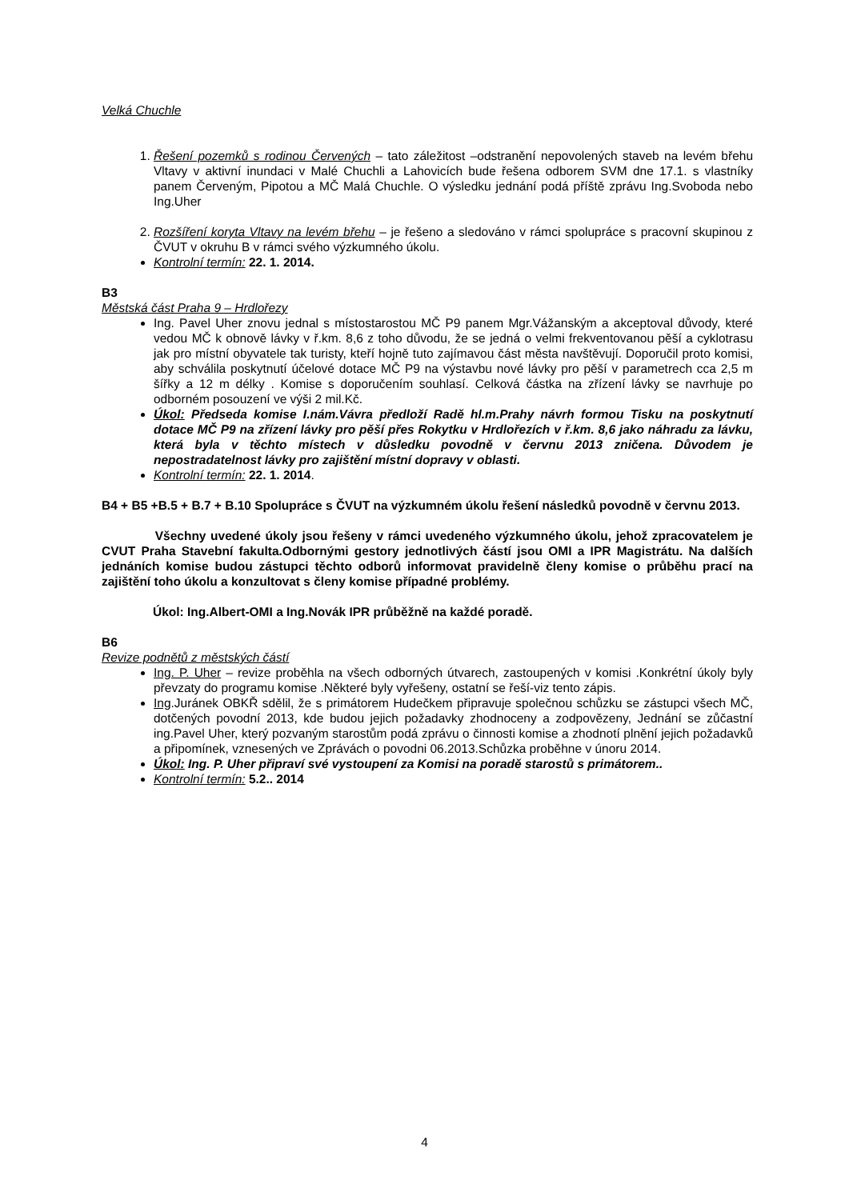Velká Chuchle
1. Řešení pozemků s rodinou Červených – tato záležitost –odstranění nepovolených staveb na levém břehu Vltavy v aktivní inundaci v Malé Chuchli a Lahovicích bude řešena odborem SVM dne 17.1. s vlastníky panem Červeným, Pipotou a MČ Malá Chuchle. O výsledku jednání podá příště zprávu Ing.Svoboda nebo Ing.Uher
2. Rozšíření koryta Vltavy na levém břehu – je řešeno a sledováno v rámci spolupráce s pracovní skupinou z ČVUT v okruhu B v rámci svého výzkumného úkolu.
Kontrolní termín: 22. 1. 2014.
B3
Městská část Praha 9 – Hrdlořezy
Ing. Pavel Uher znovu jednal s místostarostou MČ P9 panem Mgr.Vážanským a akceptoval důvody, které vedou MČ k obnově lávky v ř.km. 8,6 z toho důvodu, že se jedná o velmi frekventovanou pěší a cyklotrasu jak pro místní obyvatele tak turisty, kteří hojně tuto zajímavou část města navštěvují. Doporučil proto komisi, aby schválila poskytnutí účelové dotace MČ P9 na výstavbu nové lávky pro pěší v parametrech cca 2,5 m šířky a 12 m délky . Komise s doporučením souhlasí. Celková částka na zřízení lávky se navrhuje po odborném posouzení ve výši 2 mil.Kč.
Úkol: Předseda komise I.nám.Vávra předloží Radě hl.m.Prahy návrh formou Tisku na poskytnutí dotace MČ P9 na zřízení lávky pro pěší přes Rokytku v Hrdlořezích v ř.km. 8,6 jako náhradu za lávku, která byla v těchto místech v důsledku povodně v červnu 2013 zničena. Důvodem je nepostradatelnost lávky pro zajištění místní dopravy v oblasti.
Kontrolní termín: 22. 1. 2014.
B4 + B5 +B.5 + B.7 + B.10 Spolupráce s ČVUT na výzkumném úkolu řešení následků povodně v červnu 2013.
Všechny uvedené úkoly jsou řešeny v rámci uvedeného výzkumného úkolu, jehož zpracovatelem je CVUT Praha Stavební fakulta.Odbornými gestory jednotlivých částí jsou OMI a IPR Magistrátu. Na dalších jednáních komise budou zástupci těchto odborů informovat pravidelně členy komise o průběhu prací na zajištění toho úkolu a konzultovat s členy komise případné problémy.
Úkol: Ing.Albert-OMI a Ing.Novák IPR průběžně na každé poradě.
B6
Revize podnětů z městských částí
Ing. P. Uher – revize proběhla na všech odborných útvarech, zastoupených v komisi .Konkrétní úkoly byly převzaty do programu komise .Některé byly vyřešeny, ostatní se řeší-viz tento zápis.
Ing.Juránek OBKŘ sdělil, že s primátorem Hudečkem připravuje společnou schůzku se zástupci všech MČ, dotčených povodní 2013, kde budou jejich požadavky zhodnoceny a zodpovězeny, Jednání se zůčastní ing.Pavel Uher, který pozvaným starostům podá zprávu o činnosti komise a zhodnotí plnění jejich požadavků a připomínek, vznesených ve Zprávách o povodni 06.2013.Schůzka proběhne v únoru 2014.
Úkol: Ing. P. Uher připraví své vystoupení za Komisi na poradě starostů s primátorem..
Kontrolní termín: 5.2.. 2014
4